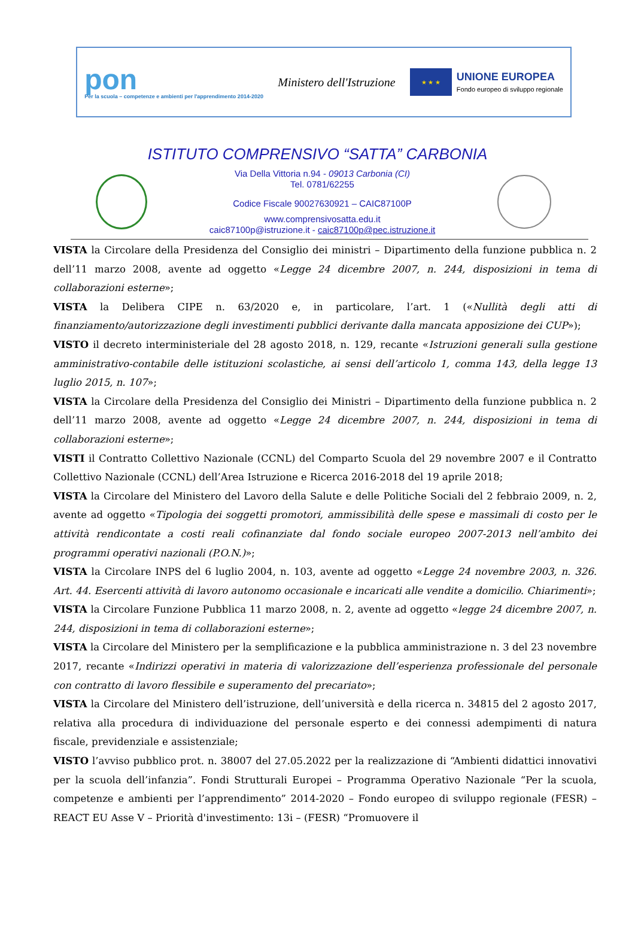pon
Per la scuola – competenze e ambienti per l'apprendimento 2014-2020
Ministero dell'Istruzione
★ ★ ★
UNIONE EUROPEA
Fondo europeo di sviluppo regionale
ISTITUTO COMPRENSIVO “SATTA” CARBONIA
Via Della Vittoria n.94 - 09013 Carbonia (CI)
Tel. 0781/62255
Codice Fiscale 90027630921 – CAIC87100P
www.comprensivosatta.edu.it
caic87100p@istruzione.it - caic87100p@pec.istruzione.it
VISTA la Circolare della Presidenza del Consiglio dei ministri – Dipartimento della funzione pubblica n. 2 dell’11 marzo 2008, avente ad oggetto «Legge 24 dicembre 2007, n. 244, disposizioni in tema di collaborazioni esterne»;
VISTA la Delibera CIPE n. 63/2020 e, in particolare, l’art. 1 («Nullità degli atti di finanziamento/autorizzazione degli investimenti pubblici derivante dalla mancata apposizione dei CUP»);
VISTO il decreto interministeriale del 28 agosto 2018, n. 129, recante «Istruzioni generali sulla gestione amministrativo-contabile delle istituzioni scolastiche, ai sensi dell’articolo 1, comma 143, della legge 13 luglio 2015, n. 107»;
VISTA la Circolare della Presidenza del Consiglio dei Ministri – Dipartimento della funzione pubblica n. 2 dell’11 marzo 2008, avente ad oggetto «Legge 24 dicembre 2007, n. 244, disposizioni in tema di collaborazioni esterne»;
VISTI il Contratto Collettivo Nazionale (CCNL) del Comparto Scuola del 29 novembre 2007 e il Contratto Collettivo Nazionale (CCNL) dell’Area Istruzione e Ricerca 2016-2018 del 19 aprile 2018;
VISTA la Circolare del Ministero del Lavoro della Salute e delle Politiche Sociali del 2 febbraio 2009, n. 2, avente ad oggetto «Tipologia dei soggetti promotori, ammissibilità delle spese e massimali di costo per le attività rendicontate a costi reali cofinanziate dal fondo sociale europeo 2007-2013 nell’ambito dei programmi operativi nazionali (P.O.N.)»;
VISTA la Circolare INPS del 6 luglio 2004, n. 103, avente ad oggetto «Legge 24 novembre 2003, n. 326. Art. 44. Esercenti attività di lavoro autonomo occasionale e incaricati alle vendite a domicilio. Chiarimenti»;
VISTA la Circolare Funzione Pubblica 11 marzo 2008, n. 2, avente ad oggetto «legge 24 dicembre 2007, n. 244, disposizioni in tema di collaborazioni esterne»;
VISTA la Circolare del Ministero per la semplificazione e la pubblica amministrazione n. 3 del 23 novembre 2017, recante «Indirizzi operativi in materia di valorizzazione dell’esperienza professionale del personale con contratto di lavoro flessibile e superamento del precariato»;
VISTA la Circolare del Ministero dell’istruzione, dell’università e della ricerca n. 34815 del 2 agosto 2017, relativa alla procedura di individuazione del personale esperto e dei connessi adempimenti di natura fiscale, previdenziale e assistenziale;
VISTO l’avviso pubblico prot. n. 38007 del 27.05.2022 per la realizzazione di “Ambienti didattici innovativi per la scuola dell’infanzia”. Fondi Strutturali Europei – Programma Operativo Nazionale “Per la scuola, competenze e ambienti per l’apprendimento” 2014-2020 – Fondo europeo di sviluppo regionale (FESR) – REACT EU Asse V – Priorità d'investimento: 13i – (FESR) “Promuovere il